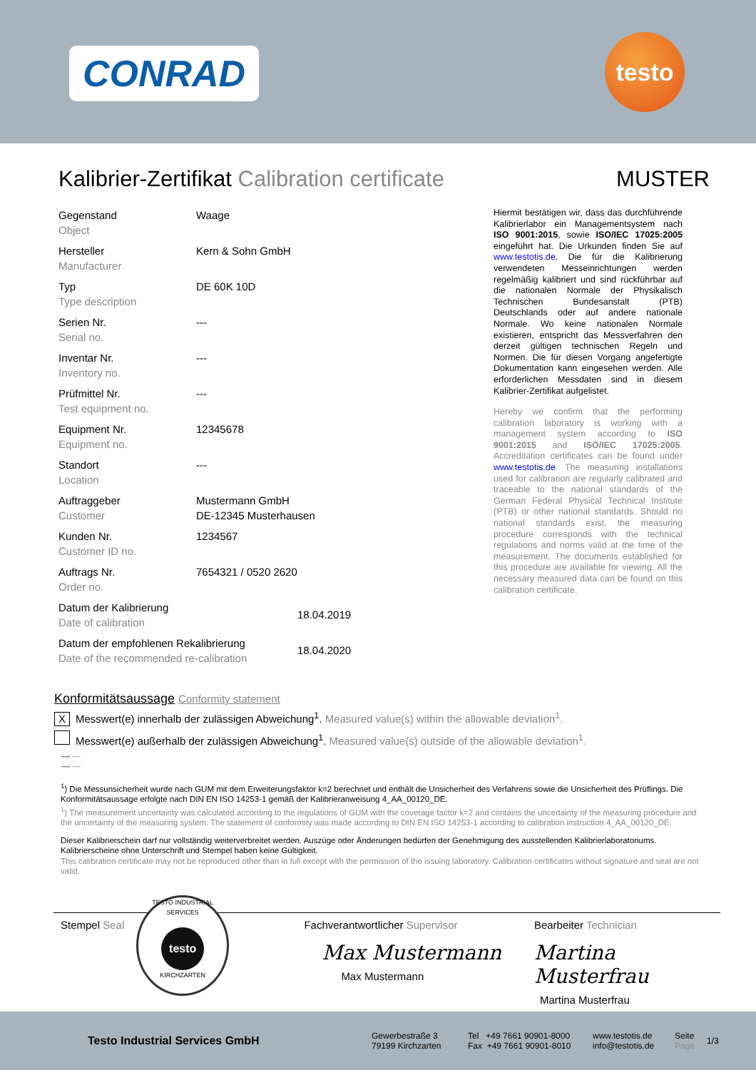CONRAD testo
Kalibrier-Zertifikat Calibration certificate MUSTER
| Gegenstand Object | Waage |
| Hersteller Manufacturer | Kern & Sohn GmbH |
| Typ Type description | DE 60K 10D |
| Serien Nr. Serial no. | --- |
| Inventar Nr. Inventory no. | --- |
| Prüfmittel Nr. Test equipment no. | --- |
| Equipment Nr. Equipment no. | 12345678 |
| Standort Location | --- |
| Auftraggeber Customer | Mustermann GmbH DE-12345 Musterhausen |
| Kunden Nr. Customer ID no. | 1234567 |
| Auftrags Nr. Order no. | 7654321 / 0520 2620 |
| Datum der Kalibrierung Date of calibration | 18.04.2019 |
| Datum der empfohlenen Rekalibrierung Date of the recommended re-calibration | 18.04.2020 |
Hiermit bestätigen wir, dass das durchführende Kalibrierlabor ein Managementsystem nach ISO 9001:2015, sowie ISO/IEC 17025:2005 eingeführt hat. Die Urkunden finden Sie auf www.testotis.de. Die für die Kalibrierung verwendeten Messeinrichtungen werden regelmäßig kalibriert und sind rückführbar auf die nationalen Normale der Physikalisch Technischen Bundesanstalt (PTB) Deutschlands oder auf andere nationale Normale. Wo keine nationalen Normale existieren, entspricht das Messverfahren den derzeit gültigen technischen Regeln und Normen. Die für diesen Vorgang angefertigte Dokumentation kann eingesehen werden. Alle erforderlichen Messdaten sind in diesem Kalibrier-Zertifikat aufgelistet.
Hereby we confirm that the performing calibration laboratory is working with a management system according to ISO 9001:2015 and ISO/IEC 17025:2005. Accreditation certificates can be found under www.testotis.de. The measuring installations used for calibration are regularly calibrated and traceable to the national standards of the German Federal Physical Technical Institute (PTB) or other national standards. Should no national standards exist, the measuring procedure corresponds with the technical regulations and norms valid at the time of the measurement. The documents established for this procedure are available for viewing. All the necessary measured data can be found on this calibration certificate.
Konformitätsaussage Conformity statement
X Messwert(e) innerhalb der zulässigen Abweichung<sup>1</sup>. Measured value(s) within the allowable deviation<sup>1</sup>.
Messwert(e) außerhalb der zulässigen Abweichung<sup>1</sup>. Measured value(s) outside of the allowable deviation<sup>1</sup>.
--- ---
--- ---
<sup>1</sup>) Die Messunsicherheit wurde nach GUM mit dem Erweiterungsfaktor k=2 berechnet und enthält die Unsicherheit des Verfahrens sowie die Unsicherheit des Prüflings. Die Konformitätsaussage erfolgte nach DIN EN ISO 14253-1 gemäß der Kalibrieranweisung 4_AA_00120_DE.
<sup>1</sup>) The measurement uncertainty was calculated according to the regulations of GUM with the coverage factor k=2 and contains the uncertainty of the measuring procedure and the uncertainty of the measuring system. The statement of conformity was made according to DIN EN ISO 14253-1 according to calibration instruction 4_AA_00120_DE.
Dieser Kalibrierschein darf nur vollständig weiterverbreitet werden. Auszüge oder Änderungen bedürfen der Genehmigung des ausstellenden Kalibrierlaboratoriums. Kalibrierscheine ohne Unterschrift und Stempel haben keine Gültigkeit.
This calibration certificate may not be reproduced other than in full except with the permission of the issuing laboratory. Calibration certificates without signature and seal are not valid.
Stempel Seal
TESTO INDUSTRIAL SERVICES
testo
KIRCHZARTEN
Fachverantwortlicher Supervisor
Max Mustermann
Max Mustermann
Bearbeiter Technician
Martina Musterfrau
Martina Musterfrau
Testo Industrial Services GmbH
Gewerbestraße 3
79199 Kirchzarten
Tel +49 7661 90901-8000
Fax +49 7661 90901-8010
www.testotis.de
info@testotis.de
Seite
Page
1/3